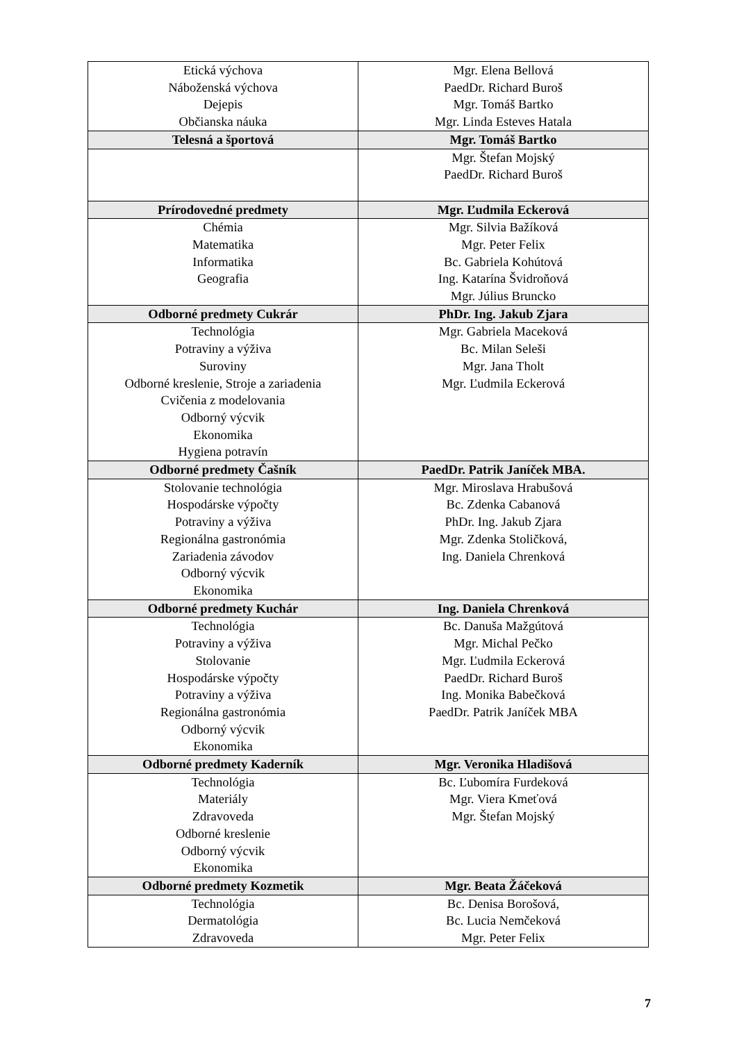| Etická výchova Náboženská výchova Dejepis Občianska náuka | Mgr. Elena Bellová PaedDr. Richard Buroš Mgr. Tomáš Bartko Mgr. Linda Esteves Hatala |
| Telesná a športová | Mgr. Tomáš Bartko |
| | Mgr. Štefan Mojský PaedDr. Richard Buroš |
| Prírodovedné predmety | Mgr. Ľudmila Eckerová |
| Chémia Matematika Informatika Geografia | Mgr. Silvia Bažíková Mgr. Peter Felix Bc. Gabriela Kohútová Ing. Katarína Švidroňová Mgr. Július Bruncko |
| Odborné predmety Cukrár | PhDr. Ing. Jakub Zjara |
| Technológia Potraviny a výživa Suroviny Odborné kreslenie, Stroje a zariadenia Cvičenia z modelovania Odborný výcvik Ekonomika Hygiena potravín | Mgr. Gabriela Maceková Bc. Milan Seleši Mgr. Jana Tholt Mgr. Ľudmila Eckerová |
| Odborné predmety Čašník | PaedDr. Patrik Janíček MBA. |
| Stolovanie technológia Hospodárske výpočty Potraviny a výživa Regionálna gastronómia Zariadenia závodov Odborný výcvik Ekonomika | Mgr. Miroslava Hrabušová Bc. Zdenka Cabanová PhDr. Ing. Jakub Zjara Mgr. Zdenka Stoličková, Ing. Daniela Chrenková |
| Odborné predmety Kuchár | Ing. Daniela Chrenková |
| Technológia Potraviny a výživa Stolovanie Hospodárske výpočty Potraviny a výživa Regionálna gastronómia Odborný výcvik Ekonomika | Bc. Danuša Mažgútová Mgr. Michal Pečko Mgr. Ľudmila Eckerová PaedDr. Richard Buroš Ing. Monika Babečková PaedDr. Patrik Janíček MBA |
| Odborné predmety Kaderník | Mgr. Veronika Hladišová |
| Technológia Materiály Zdravoveda Odborné kreslenie Odborný výcvik Ekonomika | Bc. Ľubomíra Furdeková Mgr. Viera Kmeťová Mgr. Štefan Mojský |
| Odborné predmety Kozmetik | Mgr. Beata Žáčeková |
| Technológia Dermatológia Zdravoveda | Bc. Denisa Borošová, Bc. Lucia Nemčeková Mgr. Peter Felix |
7